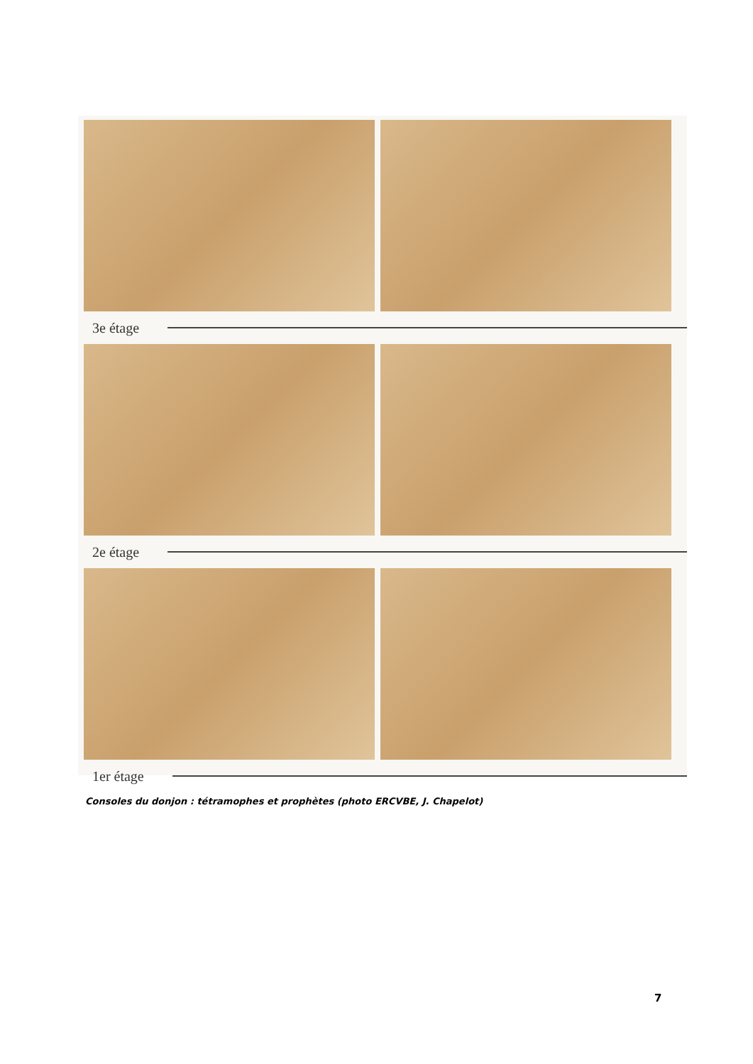3e étage
2e étage
1er étage
Consoles du donjon : tétramophes et prophètes (photo ERCVBE, J. Chapelot)
7